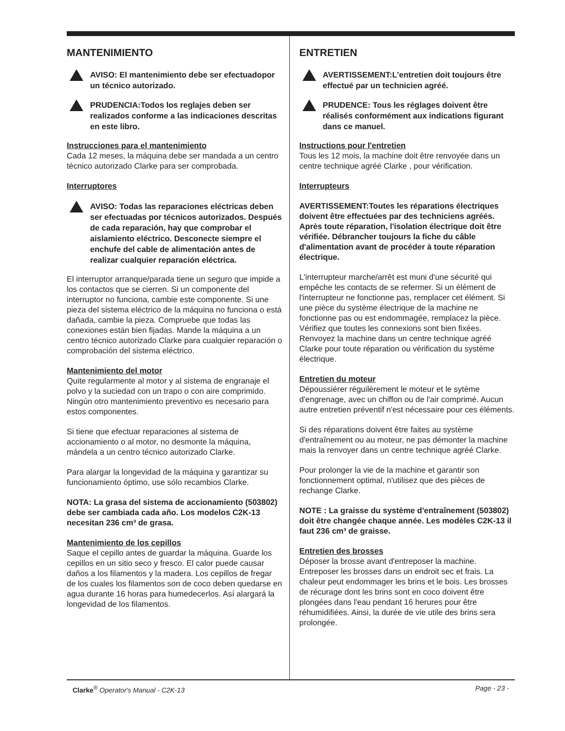MANTENIMIENTO
AVISO: El mantenimiento debe ser efectuadopor un técnico autorizado.
PRUDENCIA:Todos los reglajes deben ser realizados conforme a las indicaciones descritas en este libro.
Instrucciones para el mantenimiento
Cada 12 meses, la máquina debe ser mandada a un centro técnico autorizado Clarke para ser comprobada.
Interruptores
AVISO: Todas las reparaciones eléctricas deben ser efectuadas por técnicos autorizados. Después de cada reparación, hay que comprobar el aislamiento eléctrico. Desconecte siempre el enchufe del cable de alimentación antes de realizar cualquier reparación eléctrica.
El interruptor arranque/parada tiene un seguro que impide a los contactos que se cierren. Si un componente del interruptor no funciona, cambie este componente. Si une pieza del sistema eléctrico de la máquina no funciona o está dañada, cambie la pieza. Compruebe que todas las conexiones están bien fijadas. Mande la máquina a un centro técnico autorizado Clarke para cualquier reparación o comprobación del sistema eléctrico.
Mantenimiento del motor
Quite regularmente al motor y al sistema de engranaje el polvo y la suciedad con un trapo o con aire comprimido. Ningún otro mantenimiento preventivo es necesario para estos componentes.
Si tiene que efectuar reparaciones al sistema de accionamiento o al motor, no desmonte la máquina, mándela a un centro técnico autorizado Clarke.
Para alargar la longevidad de la máquina y garantizar su funcionamiento óptimo, use sólo recambios Clarke.
NOTA: La grasa del sistema de accionamiento (503802) debe ser cambiada cada año. Los modelos C2K-13 necesitan 236 cm³ de grasa.
Mantenimiento de los cepillos
Saque el cepillo antes de guardar la máquina. Guarde los cepillos en un sitio seco y fresco. El calor puede causar daños a los filamentos y la madera. Los cepillos de fregar de los cuales los filamentos son de coco deben quedarse en agua durante 16 horas para humedecerlos. Así alargará la longevidad de los filamentos.
ENTRETIEN
AVERTISSEMENT:L'entretien doit toujours être effectué par un technicien agréé.
PRUDENCE: Tous les réglages doivent être réalisés conformément aux indications figurant dans ce manuel.
Instructions pour l'entretien
Tous les 12 mois, la machine doit être renvoyée dans un centre technique agréé Clarke , pour vérification.
Interrupteurs
AVERTISSEMENT:Toutes les réparations électriques doivent être effectuées par des techniciens agréés. Après toute réparation, l'isolation électrique doit être vérifiée. Débrancher toujours la fiche du câble d'alimentation avant de procéder à toute réparation électrique.
L'interrupteur marche/arrêt est muni d'une sécurité qui empêche les contacts de se refermer. Si un élément de l'interrupteur ne fonctionne pas, remplacer cet élément. Si une pièce du système électrique de la machine ne fonctionne pas ou est endommagée, remplacez la pièce. Vérifiez que toutes les connexions sont bien fixées. Renvoyez la machine dans un centre technique agréé Clarke pour toute réparation ou vérification du système électrique.
Entretien du moteur
Dépoussiérer réguilèrement le moteur et le sytème d'engrenage, avec un chiffon ou de l'air comprimé. Aucun autre entretien préventif n'est nécessaire pour ces éléments.
Si des réparations doivent être faites au système d'entraînement ou au moteur, ne pas démonter la machine mais la renvoyer dans un centre technique agréé Clarke.
Pour prolonger la vie de la machine et garantir son fonctionnement optimal, n'utilisez que des pièces de rechange Clarke.
NOTE : La graisse du système d'entraînement (503802) doit être changée chaque année. Les modèles C2K-13 il faut 236 cm³ de graisse.
Entretien des brosses
Déposer la brosse avant d'entreposer la machine. Entreposer les brosses dans un endroit sec et frais. La chaleur peut endommager les brins et le bois. Les brosses de récurage dont les brins sont en coco doivent être plongées dans l'eau pendant 16 herures pour être réhumidifiées. Ainsi, la durée de vie utile des brins sera prolongée.
Clarke<sup>®</sup> Operator's Manual - C2K-13 Page - 23 -